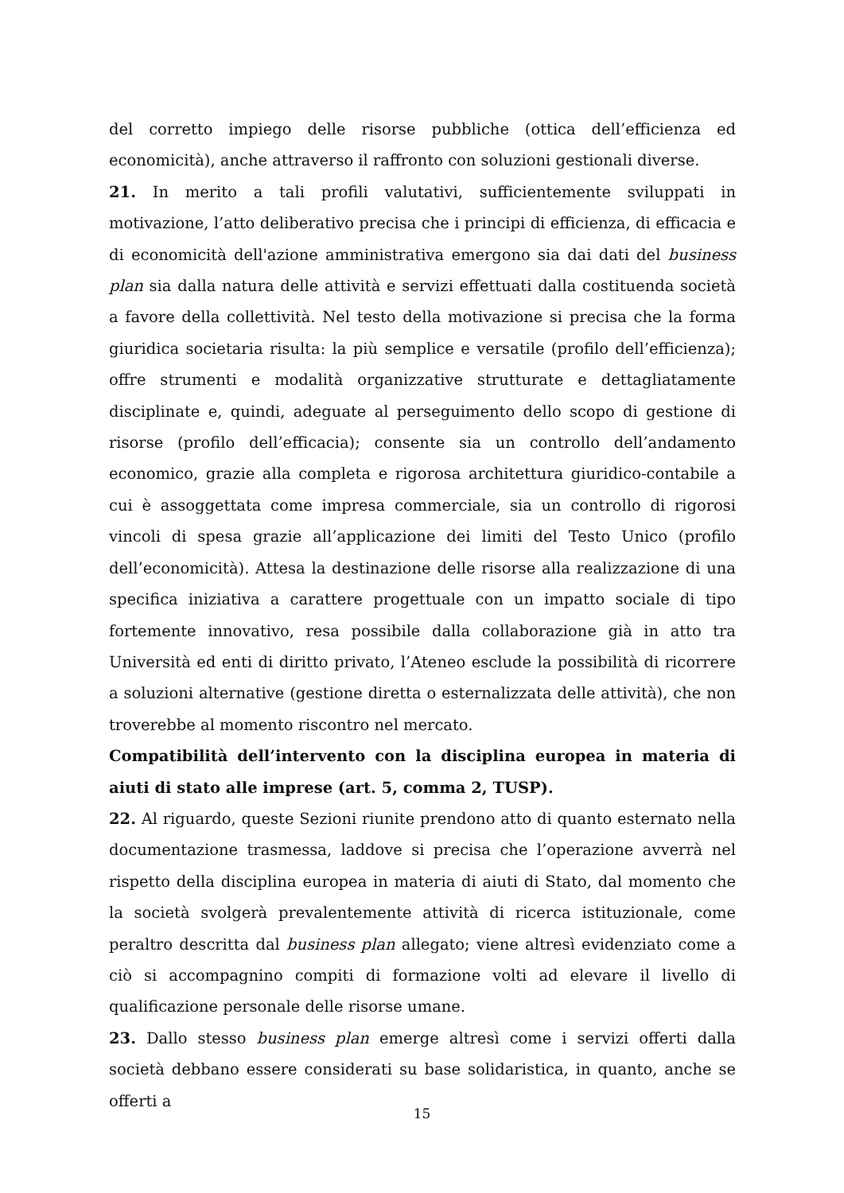del corretto impiego delle risorse pubbliche (ottica dell’efficienza ed economicità), anche attraverso il raffronto con soluzioni gestionali diverse.
21. In merito a tali profili valutativi, sufficientemente sviluppati in motivazione, l’atto deliberativo precisa che i principi di efficienza, di efficacia e di economicità dell'azione amministrativa emergono sia dai dati del business plan sia dalla natura delle attività e servizi effettuati dalla costituenda società a favore della collettività. Nel testo della motivazione si precisa che la forma giuridica societaria risulta: la più semplice e versatile (profilo dell’efficienza); offre strumenti e modalità organizzative strutturate e dettagliatamente disciplinate e, quindi, adeguate al perseguimento dello scopo di gestione di risorse (profilo dell’efficacia); consente sia un controllo dell’andamento economico, grazie alla completa e rigorosa architettura giuridico-contabile a cui è assoggettata come impresa commerciale, sia un controllo di rigorosi vincoli di spesa grazie all’applicazione dei limiti del Testo Unico (profilo dell’economicità). Attesa la destinazione delle risorse alla realizzazione di una specifica iniziativa a carattere progettuale con un impatto sociale di tipo fortemente innovativo, resa possibile dalla collaborazione già in atto tra Università ed enti di diritto privato, l’Ateneo esclude la possibilità di ricorrere a soluzioni alternative (gestione diretta o esternalizzata delle attività), che non troverebbe al momento riscontro nel mercato.
Compatibilità dell’intervento con la disciplina europea in materia di aiuti di stato alle imprese (art. 5, comma 2, TUSP).
22. Al riguardo, queste Sezioni riunite prendono atto di quanto esternato nella documentazione trasmessa, laddove si precisa che l’operazione avverrà nel rispetto della disciplina europea in materia di aiuti di Stato, dal momento che la società svolgerà prevalentemente attività di ricerca istituzionale, come peraltro descritta dal business plan allegato; viene altresì evidenziato come a ciò si accompagnino compiti di formazione volti ad elevare il livello di qualificazione personale delle risorse umane.
23. Dallo stesso business plan emerge altresì come i servizi offerti dalla società debbano essere considerati su base solidaristica, in quanto, anche se offerti a
15